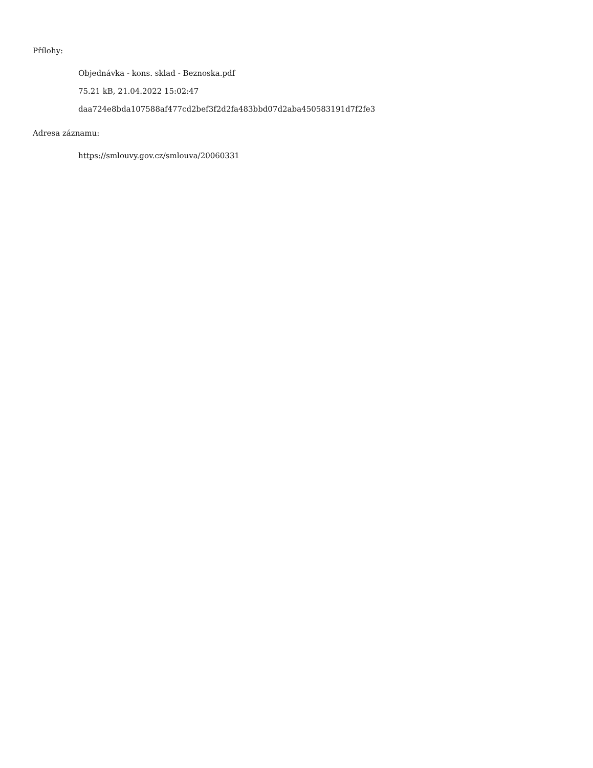Přílohy:
Objednávka - kons. sklad - Beznoska.pdf
75.21 kB, 21.04.2022 15:02:47
daa724e8bda107588af477cd2bef3f2d2fa483bbd07d2aba450583191d7f2fe3
Adresa záznamu:
https://smlouvy.gov.cz/smlouva/20060331